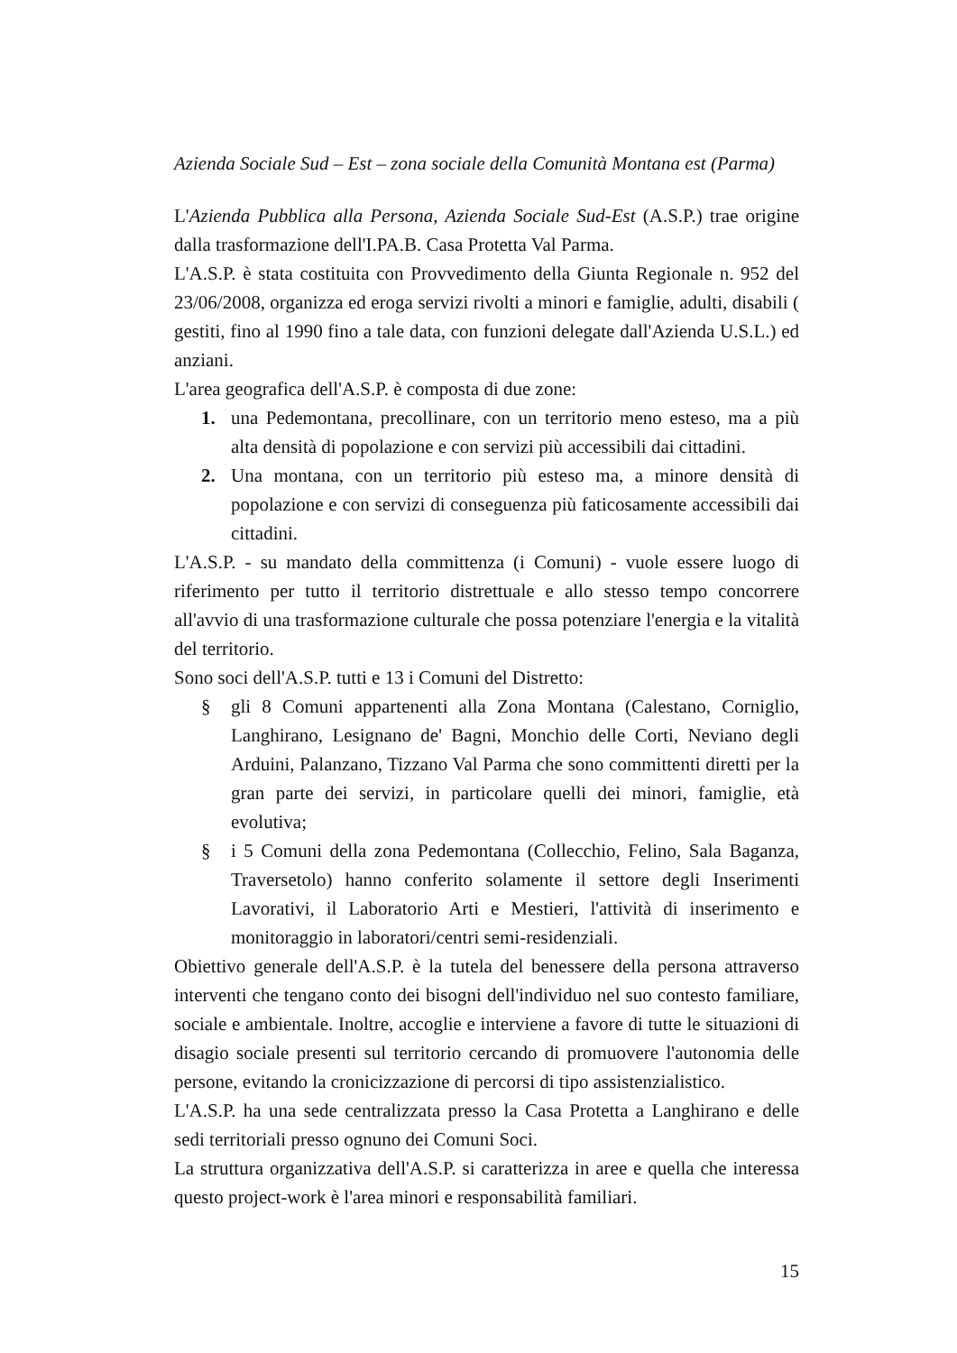Azienda Sociale Sud – Est – zona sociale della Comunità Montana est (Parma)
L'Azienda Pubblica alla Persona, Azienda Sociale Sud-Est (A.S.P.) trae origine dalla trasformazione dell'I.PA.B. Casa Protetta Val Parma.
L'A.S.P. è stata costituita con Provvedimento della Giunta Regionale n. 952 del 23/06/2008, organizza ed eroga servizi rivolti a minori e famiglie, adulti, disabili ( gestiti, fino al 1990 fino a tale data, con funzioni delegate dall'Azienda U.S.L.) ed anziani.
L'area geografica dell'A.S.P. è composta di due zone:
1. una Pedemontana, precollinare, con un territorio meno esteso, ma a più alta densità di popolazione e con servizi più accessibili dai cittadini.
2. Una montana, con un territorio più esteso ma, a minore densità di popolazione e con servizi di conseguenza più faticosamente accessibili dai cittadini.
L'A.S.P. - su mandato della committenza (i Comuni) - vuole essere luogo di riferimento per tutto il territorio distrettuale e allo stesso tempo concorrere all'avvio di una trasformazione culturale che possa potenziare l'energia e la vitalità del territorio.
Sono soci dell'A.S.P. tutti e 13 i Comuni del Distretto:
§ gli 8 Comuni appartenenti alla Zona Montana (Calestano, Corniglio, Langhirano, Lesignano de' Bagni, Monchio delle Corti, Neviano degli Arduini, Palanzano, Tizzano Val Parma che sono committenti diretti per la gran parte dei servizi, in particolare quelli dei minori, famiglie, età evolutiva;
§ i 5 Comuni della zona Pedemontana (Collecchio, Felino, Sala Baganza, Traversetolo) hanno conferito solamente il settore degli Inserimenti Lavorativi, il Laboratorio Arti e Mestieri, l'attività di inserimento e monitoraggio in laboratori/centri semi-residenziali.
Obiettivo generale dell'A.S.P. è la tutela del benessere della persona attraverso interventi che tengano conto dei bisogni dell'individuo nel suo contesto familiare, sociale e ambientale. Inoltre, accoglie e interviene a favore di tutte le situazioni di disagio sociale presenti sul territorio cercando di promuovere l'autonomia delle persone, evitando la cronicizzazione di percorsi di tipo assistenzialistico.
L'A.S.P. ha una sede centralizzata presso la Casa Protetta a Langhirano e delle sedi territoriali presso ognuno dei Comuni Soci.
La struttura organizzativa dell'A.S.P. si caratterizza in aree e quella che interessa questo project-work è l'area minori e responsabilità familiari.
15